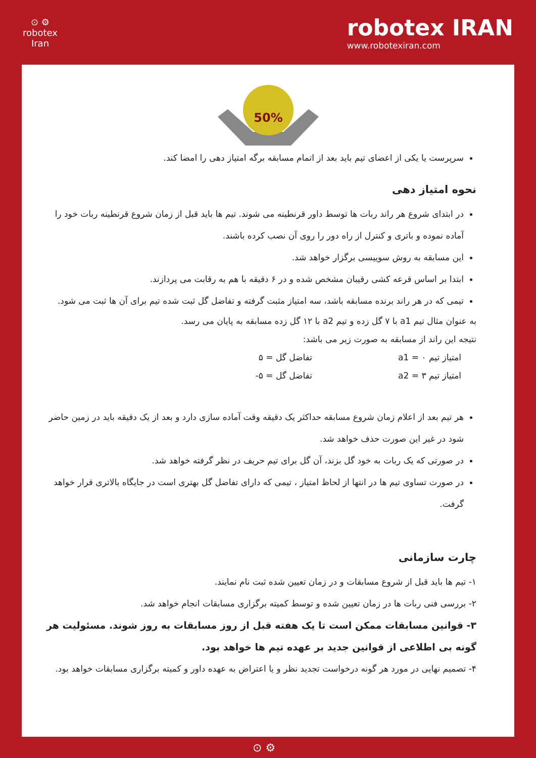⊙ ⚙
robotex
Iran
robotex IRAN
www.robotexiran.com
50%
سرپرست یا یکی از اعضای تیم باید بعد از اتمام مسابقه برگه امتیاز دهی را امضا کند.
نحوه امتیاز دهی
در ابتدای شروع هر راند ربات ها توسط داور قرنطینه می شوند. تیم ها باید قبل از زمان شروع قرنطینه ربات خود را آماده نموده و باتری و کنترل از راه دور را روی آن نصب کرده باشند.
این مسابقه به روش سوییسی برگزار خواهد شد.
ابتدا بر اساس قرعه کشی رقیبان مشخص شده و در ۶ دقیقه با هم به رقابت می پردازند.
تیمی که در هر راند برنده مسابقه باشد، سه امتیاز مثبت گرفته و تفاضل گل ثبت شده تیم برای آن ها ثبت می شود.
به عنوان مثال تیم a1 با ۷ گل زده و تیم a2 با ۱۲ گل زده مسابقه به پایان می رسد.
نتیجه این راند از مسابقه به صورت زیر می باشد:
امتیاز تیم a1 = ۰ تفاضل گل = ۵
امتیاز تیم a2 = ۳ تفاضل گل = ۵-
هر تیم بعد از اعلام زمان شروع مسابقه حداکثر یک دقیقه وقت آماده سازی دارد و بعد از یک دقیقه باید در زمین حاضر شود در غیر این صورت حذف خواهد شد.
در صورتی که یک ربات به خود گل بزند، آن گل برای تیم حریف در نظر گرفته خواهد شد.
در صورت تساوی تیم ها در انتها از لحاظ امتیاز ، تیمی که دارای تفاضل گل بهتری است در جایگاه بالاتری قرار خواهد گرفت.
چارت سازمانی
۱- تیم ها باید قبل از شروع مسابقات و در زمان تعیین شده ثبت نام نمایند.
۲- بررسی فنی ربات ها در زمان تعیین شده و توسط کمیته برگزاری مسابقات انجام خواهد شد.
۳- قوانین مسابقات ممکن است تا یک هفته قبل از روز مسابقات به روز شوند. مسئولیت هر گونه بی اطلاعی از قوانین جدید بر عهده تیم ها خواهد بود.
۴- تصمیم نهایی در مورد هر گونه درخواست تجدید نظر و یا اعتراض به عهده داور و کمیته برگزاری مسابقات خواهد بود.
⊙ ⚙